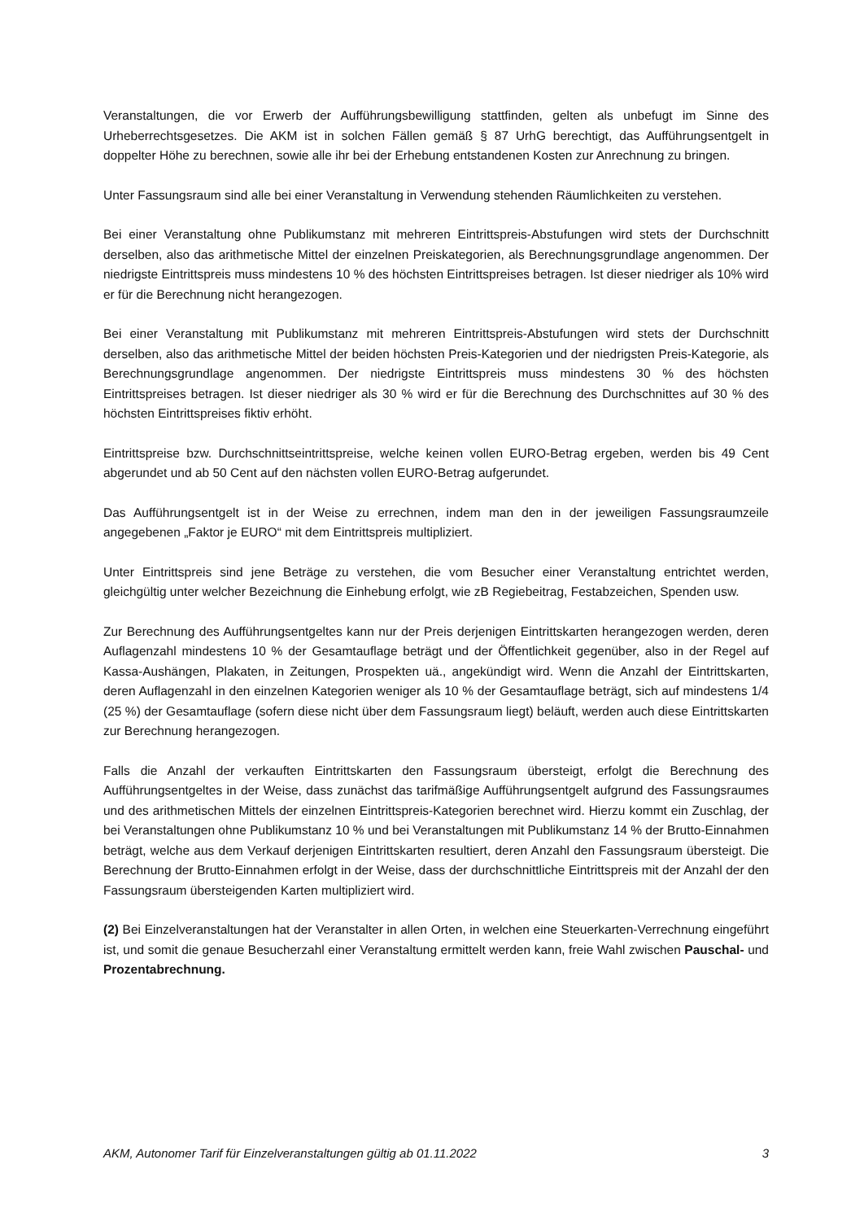Veranstaltungen, die vor Erwerb der Aufführungsbewilligung stattfinden, gelten als unbefugt im Sinne des Urheberrechtsgesetzes. Die AKM ist in solchen Fällen gemäß § 87 UrhG berechtigt, das Aufführungsentgelt in doppelter Höhe zu berechnen, sowie alle ihr bei der Erhebung entstandenen Kosten zur Anrechnung zu bringen.
Unter Fassungsraum sind alle bei einer Veranstaltung in Verwendung stehenden Räumlichkeiten zu verstehen.
Bei einer Veranstaltung ohne Publikumstanz mit mehreren Eintrittspreis-Abstufungen wird stets der Durchschnitt derselben, also das arithmetische Mittel der einzelnen Preiskategorien, als Berechnungsgrundlage angenommen. Der niedrigste Eintrittspreis muss mindestens 10 % des höchsten Eintrittspreises betragen. Ist dieser niedriger als 10% wird er für die Berechnung nicht herangezogen.
Bei einer Veranstaltung mit Publikumstanz mit mehreren Eintrittspreis-Abstufungen wird stets der Durchschnitt derselben, also das arithmetische Mittel der beiden höchsten Preis-Kategorien und der niedrigsten Preis-Kategorie, als Berechnungsgrundlage angenommen. Der niedrigste Eintrittspreis muss mindestens 30 % des höchsten Eintrittspreises betragen. Ist dieser niedriger als 30 % wird er für die Berechnung des Durchschnittes auf 30 % des höchsten Eintrittspreises fiktiv erhöht.
Eintrittspreise bzw. Durchschnittseintrittspreise, welche keinen vollen EURO-Betrag ergeben, werden bis 49 Cent abgerundet und ab 50 Cent auf den nächsten vollen EURO-Betrag aufgerundet.
Das Aufführungsentgelt ist in der Weise zu errechnen, indem man den in der jeweiligen Fassungsraumzeile angegebenen „Faktor je EURO“ mit dem Eintrittspreis multipliziert.
Unter Eintrittspreis sind jene Beträge zu verstehen, die vom Besucher einer Veranstaltung entrichtet werden, gleichgültig unter welcher Bezeichnung die Einhebung erfolgt, wie zB Regiebeitrag, Festabzeichen, Spenden usw.
Zur Berechnung des Aufführungsentgeltes kann nur der Preis derjenigen Eintrittskarten herangezogen werden, deren Auflagenzahl mindestens 10 % der Gesamtauflage beträgt und der Öffentlichkeit gegenüber, also in der Regel auf Kassa-Aushängen, Plakaten, in Zeitungen, Prospekten uä., angekündigt wird. Wenn die Anzahl der Eintrittskarten, deren Auflagenzahl in den einzelnen Kategorien weniger als 10 % der Gesamtauflage beträgt, sich auf mindestens 1/4 (25 %) der Gesamtauflage (sofern diese nicht über dem Fassungsraum liegt) beläuft, werden auch diese Eintrittskarten zur Berechnung herangezogen.
Falls die Anzahl der verkauften Eintrittskarten den Fassungsraum übersteigt, erfolgt die Berechnung des Aufführungsentgeltes in der Weise, dass zunächst das tarifmäßige Aufführungsentgelt aufgrund des Fassungsraumes und des arithmetischen Mittels der einzelnen Eintrittspreis-Kategorien berechnet wird. Hierzu kommt ein Zuschlag, der bei Veranstaltungen ohne Publikumstanz 10 % und bei Veranstaltungen mit Publikumstanz 14 % der Brutto-Einnahmen beträgt, welche aus dem Verkauf derjenigen Eintrittskarten resultiert, deren Anzahl den Fassungsraum übersteigt. Die Berechnung der Brutto-Einnahmen erfolgt in der Weise, dass der durchschnittliche Eintrittspreis mit der Anzahl der den Fassungsraum übersteigenden Karten multipliziert wird.
(2) Bei Einzelveranstaltungen hat der Veranstalter in allen Orten, in welchen eine Steuerkarten-Verrechnung eingeführt ist, und somit die genaue Besucherzahl einer Veranstaltung ermittelt werden kann, freie Wahl zwischen Pauschal- und Prozentabrechnung.
AKM, Autonomer Tarif für Einzelveranstaltungen gültig ab 01.11.2022 3